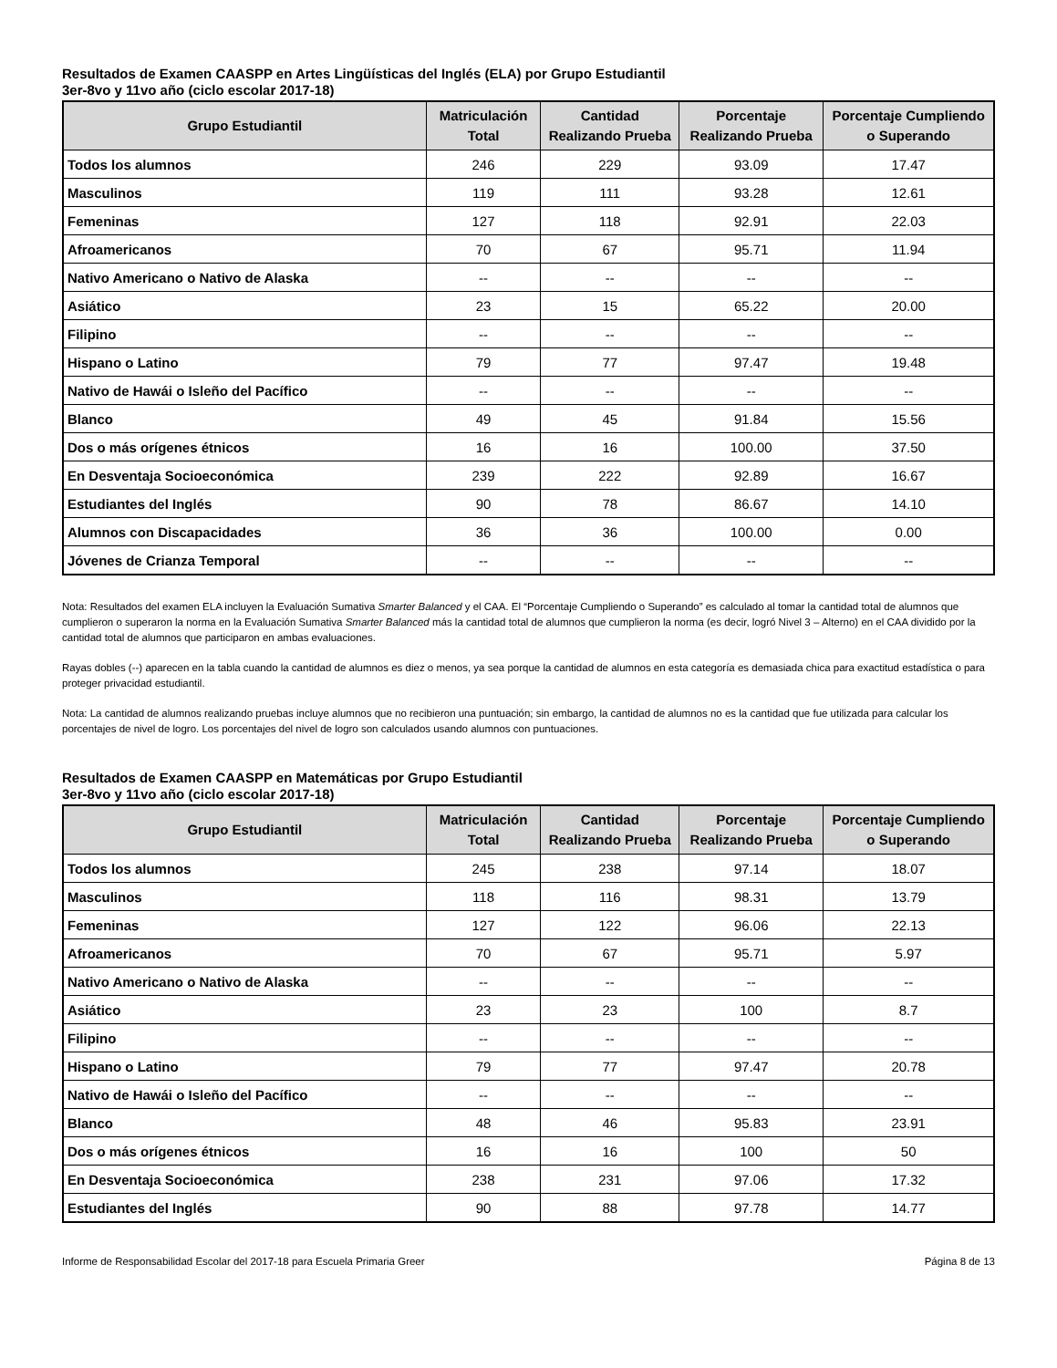Resultados de Examen CAASPP en Artes Lingüísticas del Inglés (ELA) por Grupo Estudiantil
3er-8vo y 11vo año (ciclo escolar 2017-18)
| Grupo Estudiantil | Matriculación Total | Cantidad Realizando Prueba | Porcentaje Realizando Prueba | Porcentaje Cumpliendo o Superando |
| --- | --- | --- | --- | --- |
| Todos los alumnos | 246 | 229 | 93.09 | 17.47 |
| Masculinos | 119 | 111 | 93.28 | 12.61 |
| Femeninas | 127 | 118 | 92.91 | 22.03 |
| Afroamericanos | 70 | 67 | 95.71 | 11.94 |
| Nativo Americano o Nativo de Alaska | -- | -- | -- | -- |
| Asiático | 23 | 15 | 65.22 | 20.00 |
| Filipino | -- | -- | -- | -- |
| Hispano o Latino | 79 | 77 | 97.47 | 19.48 |
| Nativo de Hawái o Isleño del Pacífico | -- | -- | -- | -- |
| Blanco | 49 | 45 | 91.84 | 15.56 |
| Dos o más orígenes étnicos | 16 | 16 | 100.00 | 37.50 |
| En Desventaja Socioeconómica | 239 | 222 | 92.89 | 16.67 |
| Estudiantes del Inglés | 90 | 78 | 86.67 | 14.10 |
| Alumnos con Discapacidades | 36 | 36 | 100.00 | 0.00 |
| Jóvenes de Crianza Temporal | -- | -- | -- | -- |
Nota: Resultados del examen ELA incluyen la Evaluación Sumativa Smarter Balanced y el CAA. El “Porcentaje Cumpliendo o Superando” es calculado al tomar la cantidad total de alumnos que cumplieron o superaron la norma en la Evaluación Sumativa Smarter Balanced más la cantidad total de alumnos que cumplieron la norma (es decir, logró Nivel 3 – Alterno) en el CAA dividido por la cantidad total de alumnos que participaron en ambas evaluaciones.
Rayas dobles (--) aparecen en la tabla cuando la cantidad de alumnos es diez o menos, ya sea porque la cantidad de alumnos en esta categoría es demasiada chica para exactitud estadística o para proteger privacidad estudiantil.
Nota: La cantidad de alumnos realizando pruebas incluye alumnos que no recibieron una puntuación; sin embargo, la cantidad de alumnos no es la cantidad que fue utilizada para calcular los porcentajes de nivel de logro. Los porcentajes del nivel de logro son calculados usando alumnos con puntuaciones.
Resultados de Examen CAASPP en Matemáticas por Grupo Estudiantil
3er-8vo y 11vo año (ciclo escolar 2017-18)
| Grupo Estudiantil | Matriculación Total | Cantidad Realizando Prueba | Porcentaje Realizando Prueba | Porcentaje Cumpliendo o Superando |
| --- | --- | --- | --- | --- |
| Todos los alumnos | 245 | 238 | 97.14 | 18.07 |
| Masculinos | 118 | 116 | 98.31 | 13.79 |
| Femeninas | 127 | 122 | 96.06 | 22.13 |
| Afroamericanos | 70 | 67 | 95.71 | 5.97 |
| Nativo Americano o Nativo de Alaska | -- | -- | -- | -- |
| Asiático | 23 | 23 | 100 | 8.7 |
| Filipino | -- | -- | -- | -- |
| Hispano o Latino | 79 | 77 | 97.47 | 20.78 |
| Nativo de Hawái o Isleño del Pacífico | -- | -- | -- | -- |
| Blanco | 48 | 46 | 95.83 | 23.91 |
| Dos o más orígenes étnicos | 16 | 16 | 100 | 50 |
| En Desventaja Socioeconómica | 238 | 231 | 97.06 | 17.32 |
| Estudiantes del Inglés | 90 | 88 | 97.78 | 14.77 |
Informe de Responsabilidad Escolar del 2017-18 para Escuela Primaria Greer Página 8 de 13